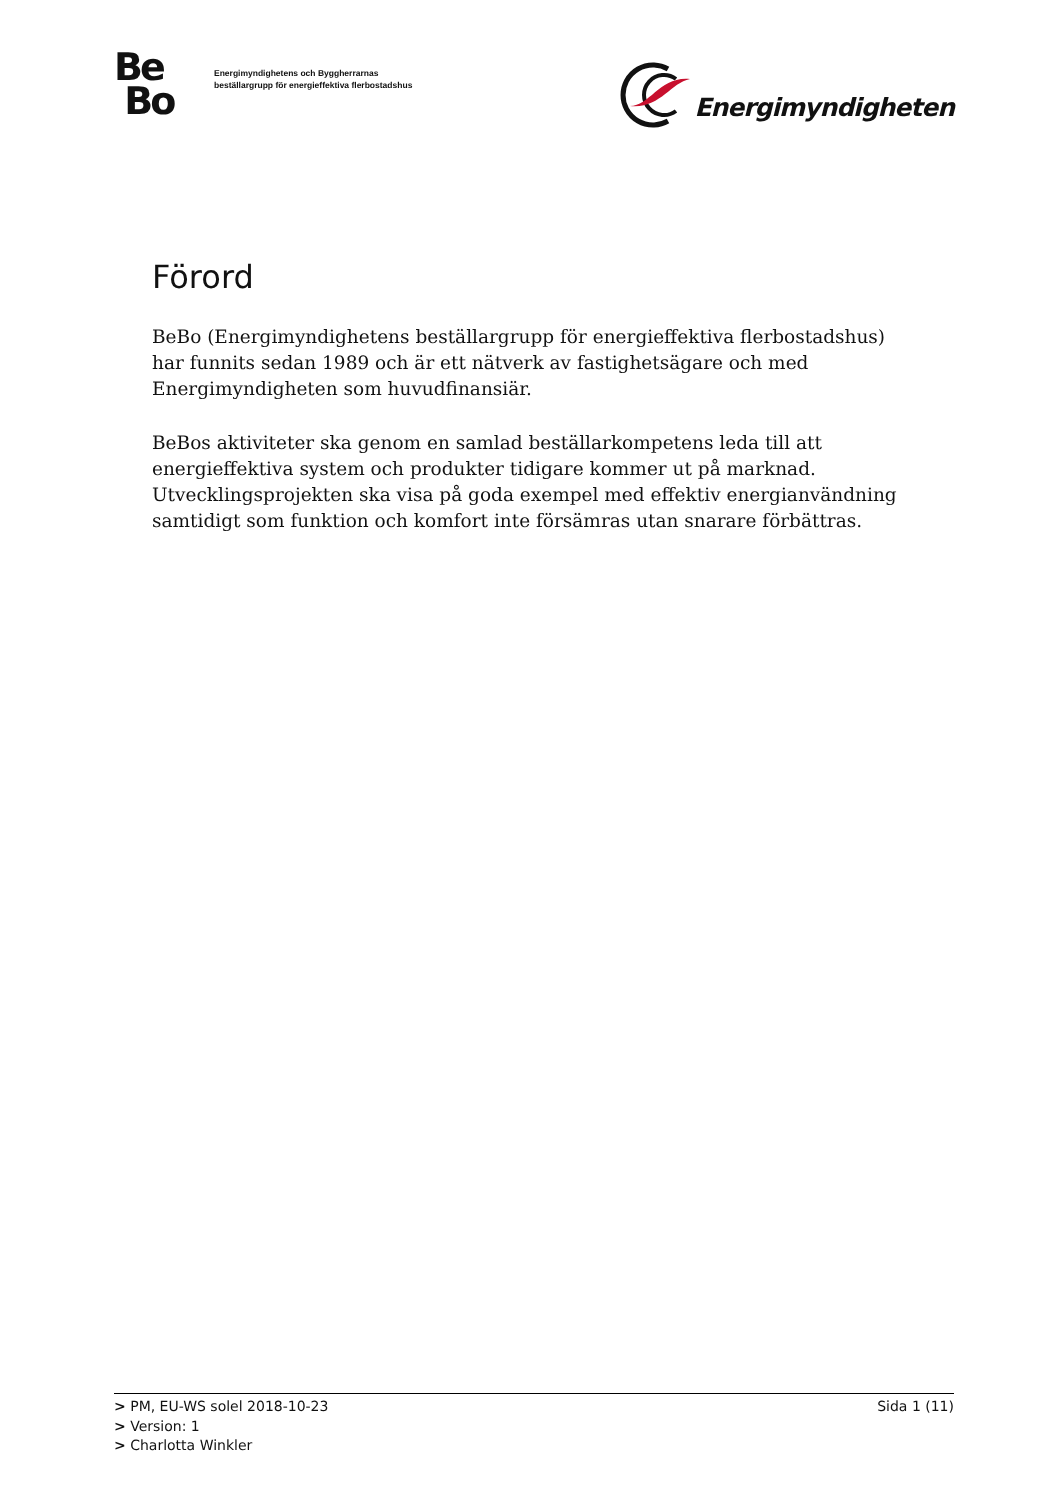Be
Bo
Energimyndighetens och Byggherrarnas
beställargrupp för energieffektiva flerbostadshus
Energimyndigheten
Förord
BeBo (Energimyndighetens beställargrupp för energieffektiva flerbostadshus) har funnits sedan 1989 och är ett nätverk av fastighetsägare och med Energimyndigheten som huvudfinansiär.
BeBos aktiviteter ska genom en samlad beställarkompetens leda till att energieffektiva system och produkter tidigare kommer ut på marknad. Utvecklingsprojekten ska visa på goda exempel med effektiv energianvändning samtidigt som funktion och komfort inte försämras utan snarare förbättras.
> PM, EU-WS solel 2018-10-23 Sida 1 (11)
> Version: 1
> Charlotta Winkler